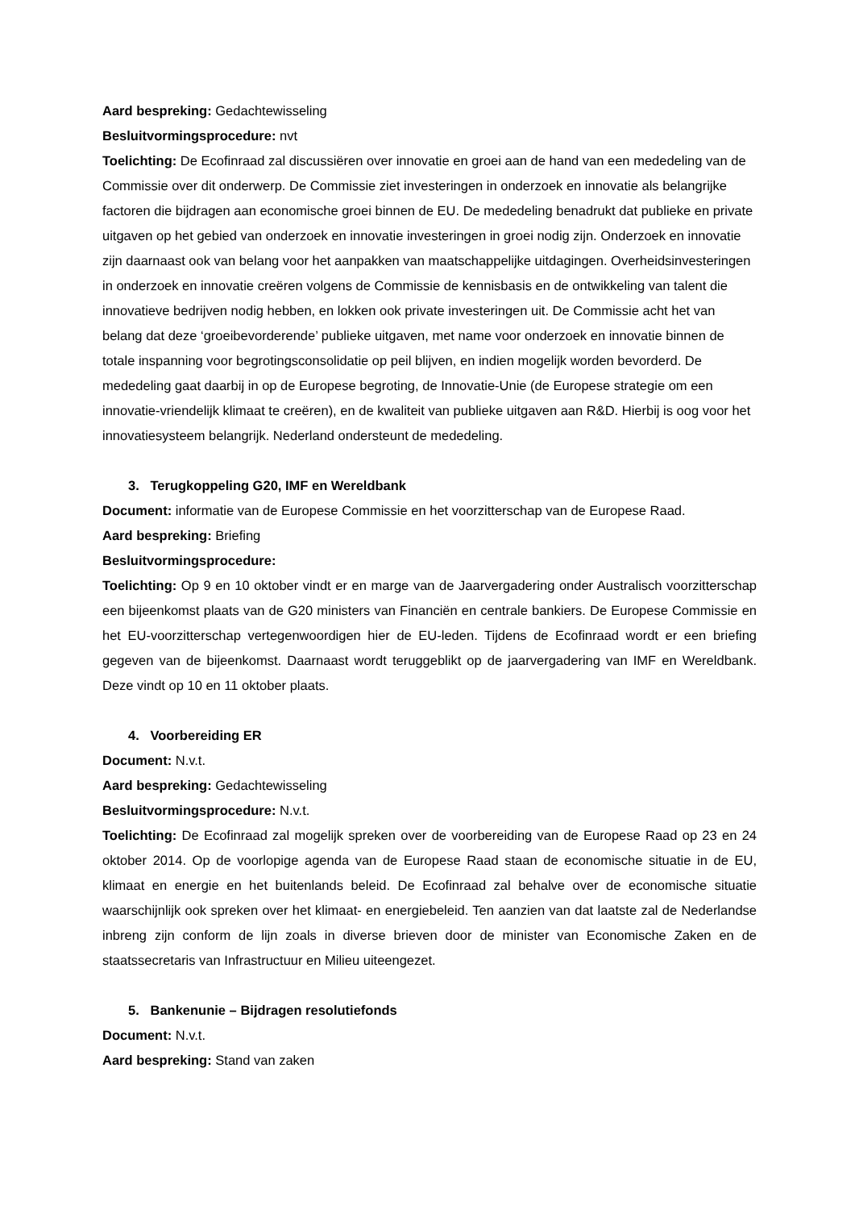Aard bespreking: Gedachtewisseling
Besluitvormingsprocedure: nvt
Toelichting: De Ecofinraad zal discussiëren over innovatie en groei aan de hand van een mededeling van de Commissie over dit onderwerp. De Commissie ziet investeringen in onderzoek en innovatie als belangrijke factoren die bijdragen aan economische groei binnen de EU. De mededeling benadrukt dat publieke en private uitgaven op het gebied van onderzoek en innovatie investeringen in groei nodig zijn. Onderzoek en innovatie zijn daarnaast ook van belang voor het aanpakken van maatschappelijke uitdagingen. Overheidsinvesteringen in onderzoek en innovatie creëren volgens de Commissie de kennisbasis en de ontwikkeling van talent die innovatieve bedrijven nodig hebben, en lokken ook private investeringen uit. De Commissie acht het van belang dat deze ‘groeibevorderende’ publieke uitgaven, met name voor onderzoek en innovatie binnen de totale inspanning voor begrotingsconsolidatie op peil blijven, en indien mogelijk worden bevorderd. De mededeling gaat daarbij in op de Europese begroting, de Innovatie-Unie (de Europese strategie om een innovatie-vriendelijk klimaat te creëren), en de kwaliteit van publieke uitgaven aan R&D. Hierbij is oog voor het innovatiesysteem belangrijk. Nederland ondersteunt de mededeling.
3. Terugkoppeling G20, IMF en Wereldbank
Document: informatie van de Europese Commissie en het voorzitterschap van de Europese Raad.
Aard bespreking: Briefing
Besluitvormingsprocedure:
Toelichting: Op 9 en 10 oktober vindt er en marge van de Jaarvergadering onder Australisch voorzitterschap een bijeenkomst plaats van de G20 ministers van Financiën en centrale bankiers. De Europese Commissie en het EU-voorzitterschap vertegenwoordigen hier de EU-leden. Tijdens de Ecofinraad wordt er een briefing gegeven van de bijeenkomst. Daarnaast wordt teruggeblikt op de jaarvergadering van IMF en Wereldbank. Deze vindt op 10 en 11 oktober plaats.
4. Voorbereiding ER
Document: N.v.t.
Aard bespreking: Gedachtewisseling
Besluitvormingsprocedure: N.v.t.
Toelichting: De Ecofinraad zal mogelijk spreken over de voorbereiding van de Europese Raad op 23 en 24 oktober 2014. Op de voorlopige agenda van de Europese Raad staan de economische situatie in de EU, klimaat en energie en het buitenlands beleid. De Ecofinraad zal behalve over de economische situatie waarschijnlijk ook spreken over het klimaat- en energiebeleid. Ten aanzien van dat laatste zal de Nederlandse inbreng zijn conform de lijn zoals in diverse brieven door de minister van Economische Zaken en de staatssecretaris van Infrastructuur en Milieu uiteengezet.
5. Bankenunie – Bijdragen resolutiefonds
Document: N.v.t.
Aard bespreking: Stand van zaken